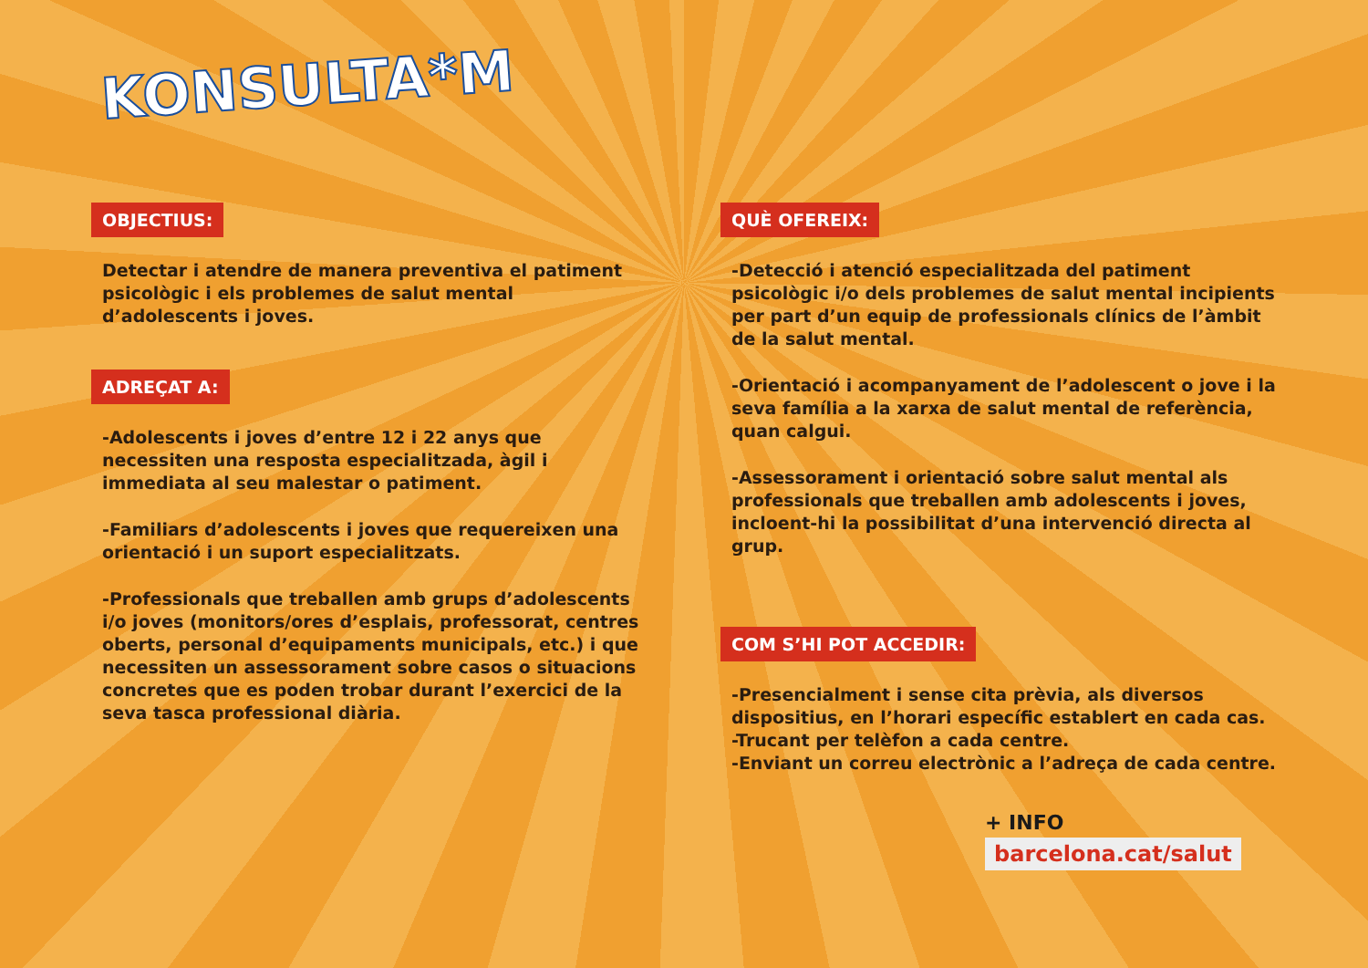KONSULTA*M
OBJECTIUS:
Detectar i atendre de manera preventiva el patiment psicològic i els problemes de salut mental d’adolescents i joves.
ADREÇAT A:
-Adolescents i joves d’entre 12 i 22 anys que necessiten una resposta especialitzada, àgil i immediata al seu malestar o patiment.
-Familiars d’adolescents i joves que requereixen una orientació i un suport especialitzats.
-Professionals que treballen amb grups d’adolescents i/o joves (monitors/ores d’esplais, professorat, centres oberts, personal d’equipaments municipals, etc.) i que necessiten un assessorament sobre casos o situacions concretes que es poden trobar durant l’exercici de la seva tasca professional diària.
QUÈ OFEREIX:
-Detecció i atenció especialitzada del patiment psicològic i/o dels problemes de salut mental incipients per part d’un equip de professionals clínics de l’àmbit de la salut mental.
-Orientació i acompanyament de l’adolescent o jove i la seva família a la xarxa de salut mental de referència, quan calgui.
-Assessorament i orientació sobre salut mental als professionals que treballen amb adolescents i joves, incloent-hi la possibilitat d’una intervenció directa al grup.
COM S’HI POT ACCEDIR:
-Presencialment i sense cita prèvia, als diversos dispositius, en l’horari específic establert en cada cas.
-Trucant per telèfon a cada centre.
-Enviant un correu electrònic a l’adreça de cada centre.
+ INFO
barcelona.cat/salut